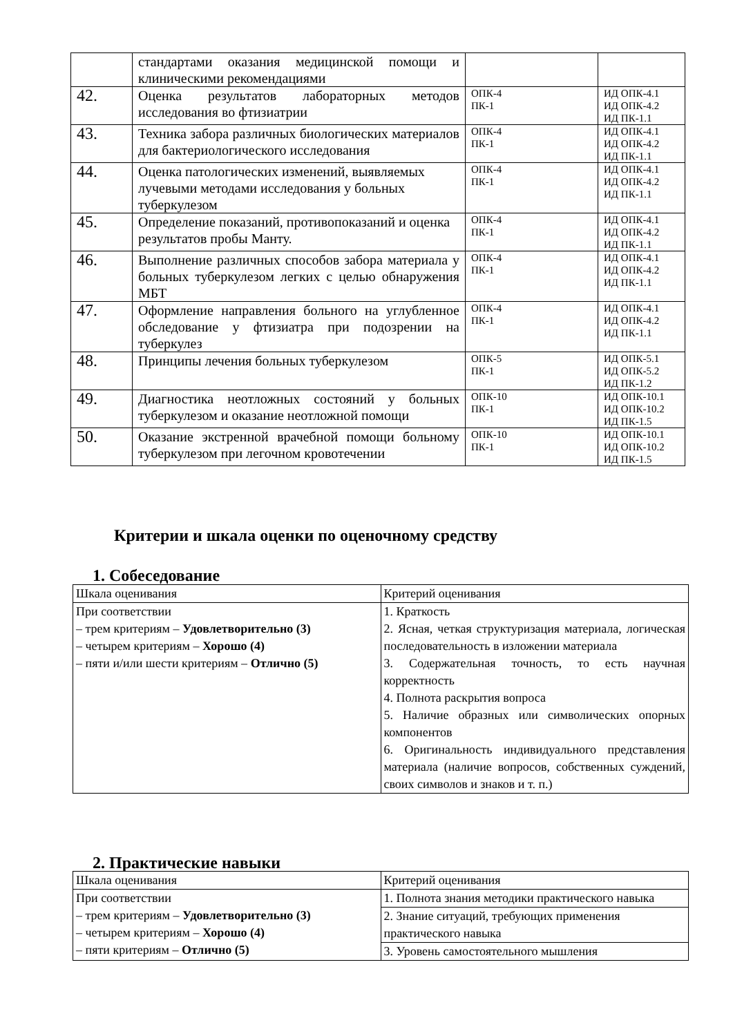| | стандартами оказания медицинской помощи и клиническими рекомендациями | | |
| 42. | Оценка результатов лабораторных методов исследования во фтизиатрии | ОПК-4 ПК-1 | ИД ОПК-4.1 ИД ОПК-4.2 ИД ПК-1.1 |
| 43. | Техника забора различных биологических материалов для бактериологического исследования | ОПК-4 ПК-1 | ИД ОПК-4.1 ИД ОПК-4.2 ИД ПК-1.1 |
| 44. | Оценка патологических изменений, выявляемых лучевыми методами исследования у больных туберкулезом | ОПК-4 ПК-1 | ИД ОПК-4.1 ИД ОПК-4.2 ИД ПК-1.1 |
| 45. | Определение показаний, противопоказаний и оценка результатов пробы Манту. | ОПК-4 ПК-1 | ИД ОПК-4.1 ИД ОПК-4.2 ИД ПК-1.1 |
| 46. | Выполнение различных способов забора материала у больных туберкулезом легких с целью обнаружения МБТ | ОПК-4 ПК-1 | ИД ОПК-4.1 ИД ОПК-4.2 ИД ПК-1.1 |
| 47. | Оформление направления больного на углубленное обследование у фтизиатра при подозрении на туберкулез | ОПК-4 ПК-1 | ИД ОПК-4.1 ИД ОПК-4.2 ИД ПК-1.1 |
| 48. | Принципы лечения больных туберкулезом | ОПК-5 ПК-1 | ИД ОПК-5.1 ИД ОПК-5.2 ИД ПК-1.2 |
| 49. | Диагностика неотложных состояний у больных туберкулезом и оказание неотложной помощи | ОПК-10 ПК-1 | ИД ОПК-10.1 ИД ОПК-10.2 ИД ПК-1.5 |
| 50. | Оказание экстренной врачебной помощи больному туберкулезом при легочном кровотечении | ОПК-10 ПК-1 | ИД ОПК-10.1 ИД ОПК-10.2 ИД ПК-1.5 |
Критерии и шкала оценки по оценочному средству
1. Собеседование
| Шкала оценивания | Критерий оценивания |
| При соответствии – трем критериям – Удовлетворительно (3) – четырем критериям – Хорошо (4) – пяти и/или шести критериям – Отлично (5) | 1. Краткость 2. Ясная, четкая структуризация материала, логическая последовательность в изложении материала 3. Содержательная точность, то есть научная корректность 4. Полнота раскрытия вопроса 5. Наличие образных или символических опорных компонентов 6. Оригинальность индивидуального представления материала (наличие вопросов, собственных суждений, своих символов и знаков и т. п.) |
2. Практические навыки
| Шкала оценивания | Критерий оценивания |
| При соответствии – трем критериям – Удовлетворительно (3) – четырем критериям – Хорошо (4) – пяти критериям – Отлично (5) | 1. Полнота знания методики практического навыка |
| | 2. Знание ситуаций, требующих применения практического навыка |
| | 3. Уровень самостоятельного мышления |